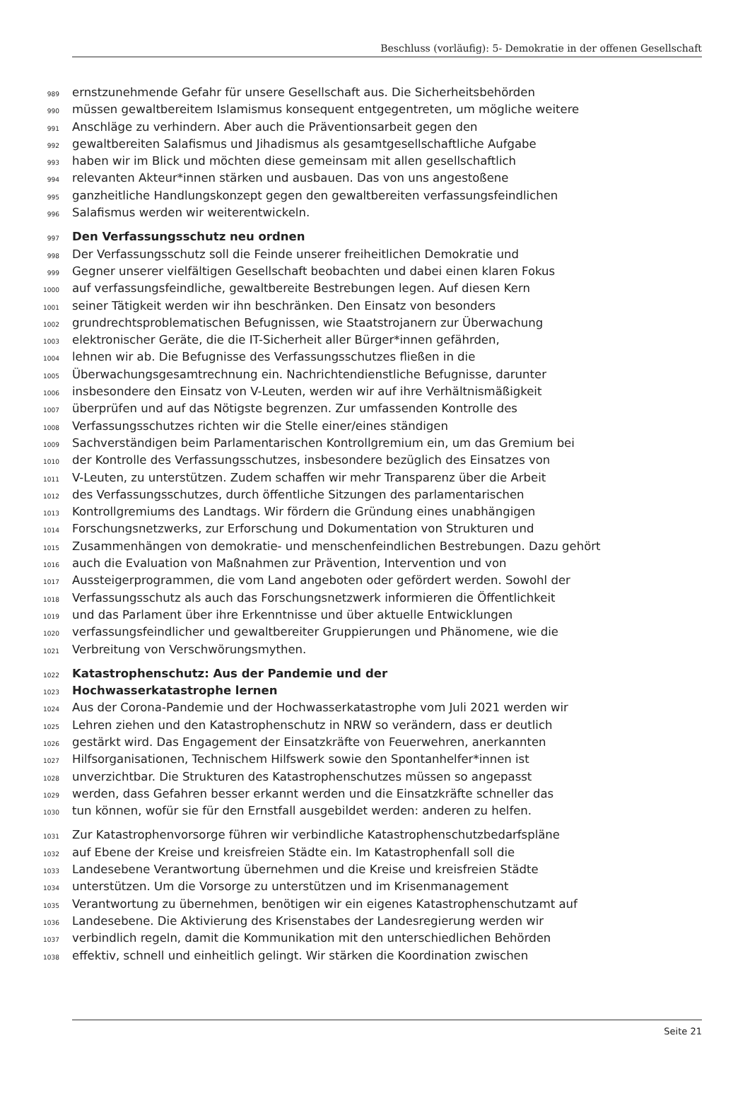Beschluss (vorläufig): 5- Demokratie in der offenen Gesellschaft
989 ernstzunehmende Gefahr für unsere Gesellschaft aus. Die Sicherheitsbehörden
990 müssen gewaltbereitem Islamismus konsequent entgegentreten, um mögliche weitere
991 Anschläge zu verhindern. Aber auch die Präventionsarbeit gegen den
992 gewaltbereiten Salafismus und Jihadismus als gesamtgesellschaftliche Aufgabe
993 haben wir im Blick und möchten diese gemeinsam mit allen gesellschaftlich
994 relevanten Akteur*innen stärken und ausbauen. Das von uns angestoßene
995 ganzheitliche Handlungskonzept gegen den gewaltbereiten verfassungsfeindlichen
996 Salafismus werden wir weiterentwickeln.
997 Den Verfassungsschutz neu ordnen
998 Der Verfassungsschutz soll die Feinde unserer freiheitlichen Demokratie und
999 Gegner unserer vielfältigen Gesellschaft beobachten und dabei einen klaren Fokus
1000 auf verfassungsfeindliche, gewaltbereite Bestrebungen legen. Auf diesen Kern
1001 seiner Tätigkeit werden wir ihn beschränken. Den Einsatz von besonders
1002 grundrechtsproblematischen Befugnissen, wie Staatstrojanern zur Überwachung
1003 elektronischer Geräte, die die IT-Sicherheit aller Bürger*innen gefährden,
1004 lehnen wir ab. Die Befugnisse des Verfassungsschutzes fließen in die
1005 Überwachungsgesamtrechnung ein. Nachrichtendienstliche Befugnisse, darunter
1006 insbesondere den Einsatz von V-Leuten, werden wir auf ihre Verhältnismäßigkeit
1007 überprüfen und auf das Nötigste begrenzen. Zur umfassenden Kontrolle des
1008 Verfassungsschutzes richten wir die Stelle einer/eines ständigen
1009 Sachverständigen beim Parlamentarischen Kontrollgremium ein, um das Gremium bei
1010 der Kontrolle des Verfassungsschutzes, insbesondere bezüglich des Einsatzes von
1011 V-Leuten, zu unterstützen. Zudem schaffen wir mehr Transparenz über die Arbeit
1012 des Verfassungsschutzes, durch öffentliche Sitzungen des parlamentarischen
1013 Kontrollgremiums des Landtags. Wir fördern die Gründung eines unabhängigen
1014 Forschungsnetzwerks, zur Erforschung und Dokumentation von Strukturen und
1015 Zusammenhängen von demokratie- und menschenfeindlichen Bestrebungen. Dazu gehört
1016 auch die Evaluation von Maßnahmen zur Prävention, Intervention und von
1017 Aussteigerprogrammen, die vom Land angeboten oder gefördert werden. Sowohl der
1018 Verfassungsschutz als auch das Forschungsnetzwerk informieren die Öffentlichkeit
1019 und das Parlament über ihre Erkenntnisse und über aktuelle Entwicklungen
1020 verfassungsfeindlicher und gewaltbereiter Gruppierungen und Phänomene, wie die
1021 Verbreitung von Verschwörungsmythen.
1022 Katastrophenschutz: Aus der Pandemie und der
1023 Hochwasserkatastrophe lernen
1024 Aus der Corona-Pandemie und der Hochwasserkatastrophe vom Juli 2021 werden wir
1025 Lehren ziehen und den Katastrophenschutz in NRW so verändern, dass er deutlich
1026 gestärkt wird. Das Engagement der Einsatzkräfte von Feuerwehren, anerkannten
1027 Hilfsorganisationen, Technischem Hilfswerk sowie den Spontanhelfer*innen ist
1028 unverzichtbar. Die Strukturen des Katastrophenschutzes müssen so angepasst
1029 werden, dass Gefahren besser erkannt werden und die Einsatzkräfte schneller das
1030 tun können, wofür sie für den Ernstfall ausgebildet werden: anderen zu helfen.
1031 Zur Katastrophenvorsorge führen wir verbindliche Katastrophenschutzbedarfspläne
1032 auf Ebene der Kreise und kreisfreien Städte ein. Im Katastrophenfall soll die
1033 Landesebene Verantwortung übernehmen und die Kreise und kreisfreien Städte
1034 unterstützen. Um die Vorsorge zu unterstützen und im Krisenmanagement
1035 Verantwortung zu übernehmen, benötigen wir ein eigenes Katastrophenschutzamt auf
1036 Landesebene. Die Aktivierung des Krisenstabes der Landesregierung werden wir
1037 verbindlich regeln, damit die Kommunikation mit den unterschiedlichen Behörden
1038 effektiv, schnell und einheitlich gelingt. Wir stärken die Koordination zwischen
Seite 21